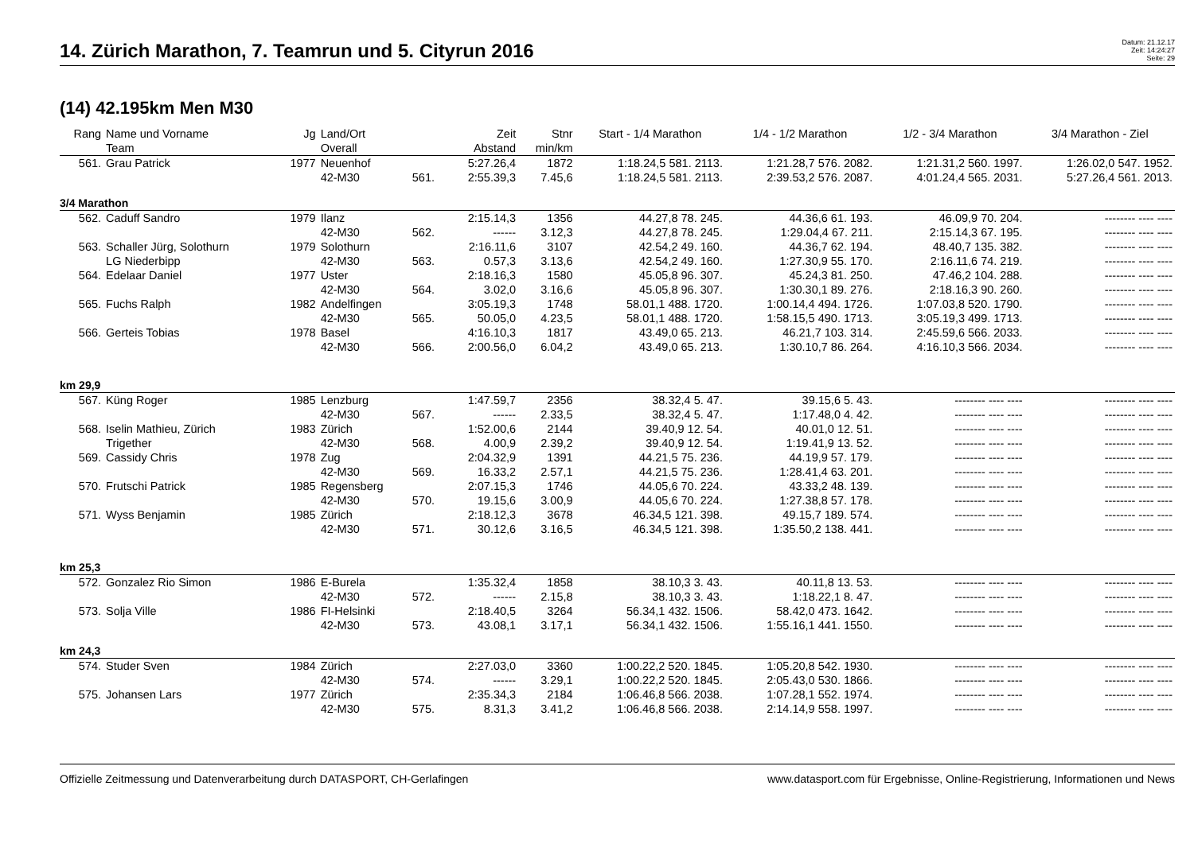14. Zürich Marathon, 7. Teamrun und 5. Cityrun 2016
Datum: 21.12.17
Zeit: 14:24:27
Seite: 29
(14) 42.195km Men M30
| Rang | Name und Vorname | Jg | Land/Ort | | Zeit | Stnr | Start - 1/4 Marathon | 1/4 - 1/2 Marathon | 1/2 - 3/4 Marathon | 3/4 Marathon - Ziel |
| --- | --- | --- | --- | --- | --- | --- | --- | --- | --- | --- |
| | Team | | Overall | | Abstand | min/km | | | | |
| 561. | Grau Patrick | 1977 | Neuenhof | | 5:27.26,4 | 1872 | 1:18.24,5 581. 2113. | 1:21.28,7 576. 2082. | 1:21.31,2 560. 1997. | 1:26.02,0 547. 1952. |
| | | | 42-M30 | 561. | 2:55.39,3 | 7.45,6 | 1:18.24,5 581. 2113. | 2:39.53,2 576. 2087. | 4:01.24,4 565. 2031. | 5:27.26,4 561. 2013. |
| 3/4 Marathon | | | | | | | | | | |
| 562. | Caduff Sandro | 1979 | Ilanz | | 2:15.14,3 | 1356 | 44.27,8 78. 245. | 44.36,6 61. 193. | 46.09,9 70. 204. | -------- ---- ---- |
| | | | 42-M30 | 562. | ------ | 3.12,3 | 44.27,8 78. 245. | 1:29.04,4 67. 211. | 2:15.14,3 67. 195. | -------- ---- ---- |
| 563. | Schaller Jürg, Solothurn | 1979 | Solothurn | | 2:16.11,6 | 3107 | 42.54,2 49. 160. | 44.36,7 62. 194. | 48.40,7 135. 382. | -------- ---- ---- |
| | LG Niederbipp | | 42-M30 | 563. | 0.57,3 | 3.13,6 | 42.54,2 49. 160. | 1:27.30,9 55. 170. | 2:16.11,6 74. 219. | -------- ---- ---- |
| 564. | Edelaar Daniel | 1977 | Uster | | 2:18.16,3 | 1580 | 45.05,8 96. 307. | 45.24,3 81. 250. | 47.46,2 104. 288. | -------- ---- ---- |
| | | | 42-M30 | 564. | 3.02,0 | 3.16,6 | 45.05,8 96. 307. | 1:30.30,1 89. 276. | 2:18.16,3 90. 260. | -------- ---- ---- |
| 565. | Fuchs Ralph | 1982 | Andelfingen | | 3:05.19,3 | 1748 | 58.01,1 488. 1720. | 1:00.14,4 494. 1726. | 1:07.03,8 520. 1790. | -------- ---- ---- |
| | | | 42-M30 | 565. | 50.05,0 | 4.23,5 | 58.01,1 488. 1720. | 1:58.15,5 490. 1713. | 3:05.19,3 499. 1713. | -------- ---- ---- |
| 566. | Gerteis Tobias | 1978 | Basel | | 4:16.10,3 | 1817 | 43.49,0 65. 213. | 46.21,7 103. 314. | 2:45.59,6 566. 2033. | -------- ---- ---- |
| | | | 42-M30 | 566. | 2:00.56,0 | 6.04,2 | 43.49,0 65. 213. | 1:30.10,7 86. 264. | 4:16.10,3 566. 2034. | -------- ---- ---- |
| km 29,9 | | | | | | | | | | |
| 567. | Küng Roger | 1985 | Lenzburg | | 1:47.59,7 | 2356 | 38.32,4 5. 47. | 39.15,6 5. 43. | -------- ---- ---- | -------- ---- ---- |
| | | | 42-M30 | 567. | ------ | 2.33,5 | 38.32,4 5. 47. | 1:17.48,0 4. 42. | -------- ---- ---- | -------- ---- ---- |
| 568. | Iselin Mathieu, Zürich | 1983 | Zürich | | 1:52.00,6 | 2144 | 39.40,9 12. 54. | 40.01,0 12. 51. | -------- ---- ---- | -------- ---- ---- |
| | Trigether | | 42-M30 | 568. | 4.00,9 | 2.39,2 | 39.40,9 12. 54. | 1:19.41,9 13. 52. | -------- ---- ---- | -------- ---- ---- |
| 569. | Cassidy Chris | 1978 | Zug | | 2:04.32,9 | 1391 | 44.21,5 75. 236. | 44.19,9 57. 179. | -------- ---- ---- | -------- ---- ---- |
| | | | 42-M30 | 569. | 16.33,2 | 2.57,1 | 44.21,5 75. 236. | 1:28.41,4 63. 201. | -------- ---- ---- | -------- ---- ---- |
| 570. | Frutschi Patrick | 1985 | Regensberg | | 2:07.15,3 | 1746 | 44.05,6 70. 224. | 43.33,2 48. 139. | -------- ---- ---- | -------- ---- ---- |
| | | | 42-M30 | 570. | 19.15,6 | 3.00,9 | 44.05,6 70. 224. | 1:27.38,8 57. 178. | -------- ---- ---- | -------- ---- ---- |
| 571. | Wyss Benjamin | 1985 | Zürich | | 2:18.12,3 | 3678 | 46.34,5 121. 398. | 49.15,7 189. 574. | -------- ---- ---- | -------- ---- ---- |
| | | | 42-M30 | 571. | 30.12,6 | 3.16,5 | 46.34,5 121. 398. | 1:35.50,2 138. 441. | -------- ---- ---- | -------- ---- ---- |
| km 25,3 | | | | | | | | | | |
| 572. | Gonzalez Rio Simon | 1986 | E-Burela | | 1:35.32,4 | 1858 | 38.10,3 3. 43. | 40.11,8 13. 53. | -------- ---- ---- | -------- ---- ---- |
| | | | 42-M30 | 572. | ------ | 2.15,8 | 38.10,3 3. 43. | 1:18.22,1 8. 47. | -------- ---- ---- | -------- ---- ---- |
| 573. | Solja Ville | 1986 | FI-Helsinki | | 2:18.40,5 | 3264 | 56.34,1 432. 1506. | 58.42,0 473. 1642. | -------- ---- ---- | -------- ---- ---- |
| | | | 42-M30 | 573. | 43.08,1 | 3.17,1 | 56.34,1 432. 1506. | 1:55.16,1 441. 1550. | -------- ---- ---- | -------- ---- ---- |
| km 24,3 | | | | | | | | | | |
| 574. | Studer Sven | 1984 | Zürich | | 2:27.03,0 | 3360 | 1:00.22,2 520. 1845. | 1:05.20,8 542. 1930. | -------- ---- ---- | -------- ---- ---- |
| | | | 42-M30 | 574. | ------ | 3.29,1 | 1:00.22,2 520. 1845. | 2:05.43,0 530. 1866. | -------- ---- ---- | -------- ---- ---- |
| 575. | Johansen Lars | 1977 | Zürich | | 2:35.34,3 | 2184 | 1:06.46,8 566. 2038. | 1:07.28,1 552. 1974. | -------- ---- ---- | -------- ---- ---- |
| | | | 42-M30 | 575. | 8.31,3 | 3.41,2 | 1:06.46,8 566. 2038. | 2:14.14,9 558. 1997. | -------- ---- ---- | -------- ---- ---- |
Offizielle Zeitmessung und Datenverarbeitung durch DATASPORT, CH-Gerlafingen www.datasport.com für Ergebnisse, Online-Registrierung, Informationen und News